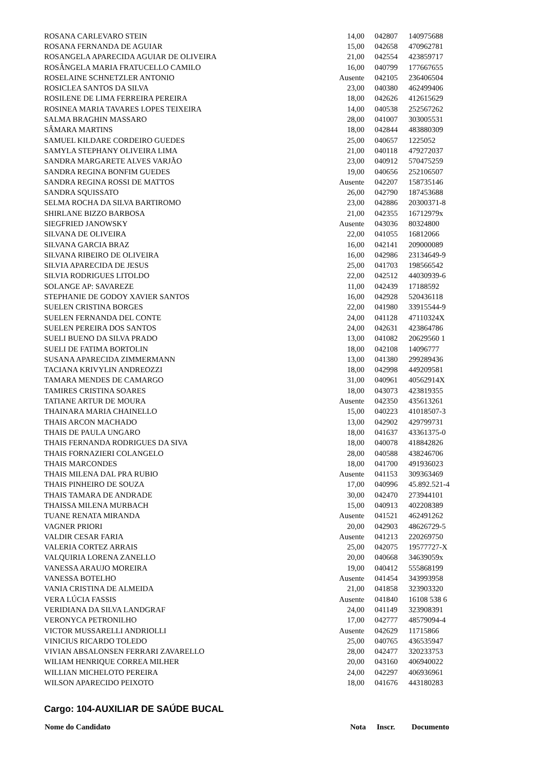| ROSANA CARLEVARO STEIN | 14,00 | 042807 | 140975688 |
| ROSANA FERNANDA DE AGUIAR | 15,00 | 042658 | 470962781 |
| ROSANGELA APARECIDA AGUIAR DE OLIVEIRA | 21,00 | 042554 | 423859717 |
| ROSÂNGELA MARIA FRATUCELLO CAMILO | 16,00 | 040799 | 177667655 |
| ROSELAINE SCHNETZLER ANTONIO | Ausente | 042105 | 236406504 |
| ROSICLEA SANTOS DA SILVA | 23,00 | 040380 | 462499406 |
| ROSILENE DE LIMA FERREIRA PEREIRA | 18,00 | 042626 | 412615629 |
| ROSINEA MARIA TAVARES LOPES TEIXEIRA | 14,00 | 040538 | 252567262 |
| SALMA BRAGHIN MASSARO | 28,00 | 041007 | 303005531 |
| SÂMARA MARTINS | 18,00 | 042844 | 483880309 |
| SAMUEL KILDARE CORDEIRO GUEDES | 25,00 | 040657 | 1225052 |
| SAMYLA STEPHANY OLIVEIRA LIMA | 21,00 | 040118 | 479272037 |
| SANDRA MARGARETE ALVES VARJÃO | 23,00 | 040912 | 570475259 |
| SANDRA REGINA BONFIM GUEDES | 19,00 | 040656 | 252106507 |
| SANDRA REGINA ROSSI DE MATTOS | Ausente | 042207 | 158735146 |
| SANDRA SQUISSATO | 26,00 | 042790 | 187453688 |
| SELMA ROCHA DA SILVA BARTIROMO | 23,00 | 042886 | 20300371-8 |
| SHIRLANE BIZZO BARBOSA | 21,00 | 042355 | 16712979x |
| SIEGFRIED JANOWSKY | Ausente | 043036 | 80324800 |
| SILVANA DE OLIVEIRA | 22,00 | 041055 | 16812066 |
| SILVANA GARCIA BRAZ | 16,00 | 042141 | 209000089 |
| SILVANA RIBEIRO DE OLIVEIRA | 16,00 | 042986 | 23134649-9 |
| SILVIA APARECIDA DE JESUS | 25,00 | 041703 | 198566542 |
| SILVIA RODRIGUES LITOLDO | 22,00 | 042512 | 44030939-6 |
| SOLANGE AP: SAVAREZE | 11,00 | 042439 | 17188592 |
| STEPHANIE DE GODOY XAVIER SANTOS | 16,00 | 042928 | 520436118 |
| SUELEN CRISTINA BORGES | 22,00 | 041980 | 33915544-9 |
| SUELEN FERNANDA DEL CONTE | 24,00 | 041128 | 47110324X |
| SUELEN PEREIRA DOS SANTOS | 24,00 | 042631 | 423864786 |
| SUELI BUENO DA SILVA PRADO | 13,00 | 041082 | 20629560 1 |
| SUELI DE FATIMA BORTOLIN | 18,00 | 042108 | 14096777 |
| SUSANA APARECIDA ZIMMERMANN | 13,00 | 041380 | 299289436 |
| TACIANA KRIVYLIN ANDREOZZI | 18,00 | 042998 | 449209581 |
| TAMARA MENDES DE CAMARGO | 31,00 | 040961 | 40562914X |
| TAMIRES CRISTINA SOARES | 18,00 | 043073 | 423819355 |
| TATIANE ARTUR DE MOURA | Ausente | 042350 | 435613261 |
| THAINARA MARIA CHAINELLO | 15,00 | 040223 | 41018507-3 |
| THAIS ARCON MACHADO | 13,00 | 042902 | 429799731 |
| THAIS DE PAULA UNGARO | 18,00 | 041637 | 43361375-0 |
| THAIS FERNANDA RODRIGUES DA SIVA | 18,00 | 040078 | 418842826 |
| THAIS FORNAZIERI COLANGELO | 28,00 | 040588 | 438246706 |
| THAIS MARCONDES | 18,00 | 041700 | 491936023 |
| THAIS MILENA DAL PRA RUBIO | Ausente | 041153 | 309363469 |
| THAIS PINHEIRO DE SOUZA | 17,00 | 040996 | 45.892.521-4 |
| THAIS TAMARA DE ANDRADE | 30,00 | 042470 | 273944101 |
| THAISSA MILENA MURBACH | 15,00 | 040913 | 402208389 |
| TUANE RENATA MIRANDA | Ausente | 041521 | 462491262 |
| VAGNER PRIORI | 20,00 | 042903 | 48626729-5 |
| VALDIR CESAR FARIA | Ausente | 041213 | 220269750 |
| VALERIA CORTEZ ARRAIS | 25,00 | 042075 | 19577727-X |
| VALQUIRIA LORENA ZANELLO | 20,00 | 040668 | 34639059x |
| VANESSA ARAUJO MOREIRA | 19,00 | 040412 | 555868199 |
| VANESSA BOTELHO | Ausente | 041454 | 343993958 |
| VANIA CRISTINA DE ALMEIDA | 21,00 | 041858 | 323903320 |
| VERA LÚCIA FASSIS | Ausente | 041840 | 16108 538 6 |
| VERIDIANA DA SILVA LANDGRAF | 24,00 | 041149 | 323908391 |
| VERONYCA PETRONILHO | 17,00 | 042777 | 48579094-4 |
| VICTOR MUSSARELLI ANDRIOLLI | Ausente | 042629 | 11715866 |
| VINICIUS RICARDO TOLEDO | 25,00 | 040765 | 436535947 |
| VIVIAN ABSALONSEN FERRARI ZAVARELLO | 28,00 | 042477 | 320233753 |
| WILIAM HENRIQUE CORREA MILHER | 20,00 | 043160 | 406940022 |
| WILLIAN MICHELOTO PEREIRA | 24,00 | 042297 | 406936961 |
| WILSON APARECIDO PEIXOTO | 18,00 | 041676 | 443180283 |
Cargo: 104-AUXILIAR DE SAÚDE BUCAL
| Nome do Candidato | Nota | Inscr. | Documento |
| --- | --- | --- | --- |